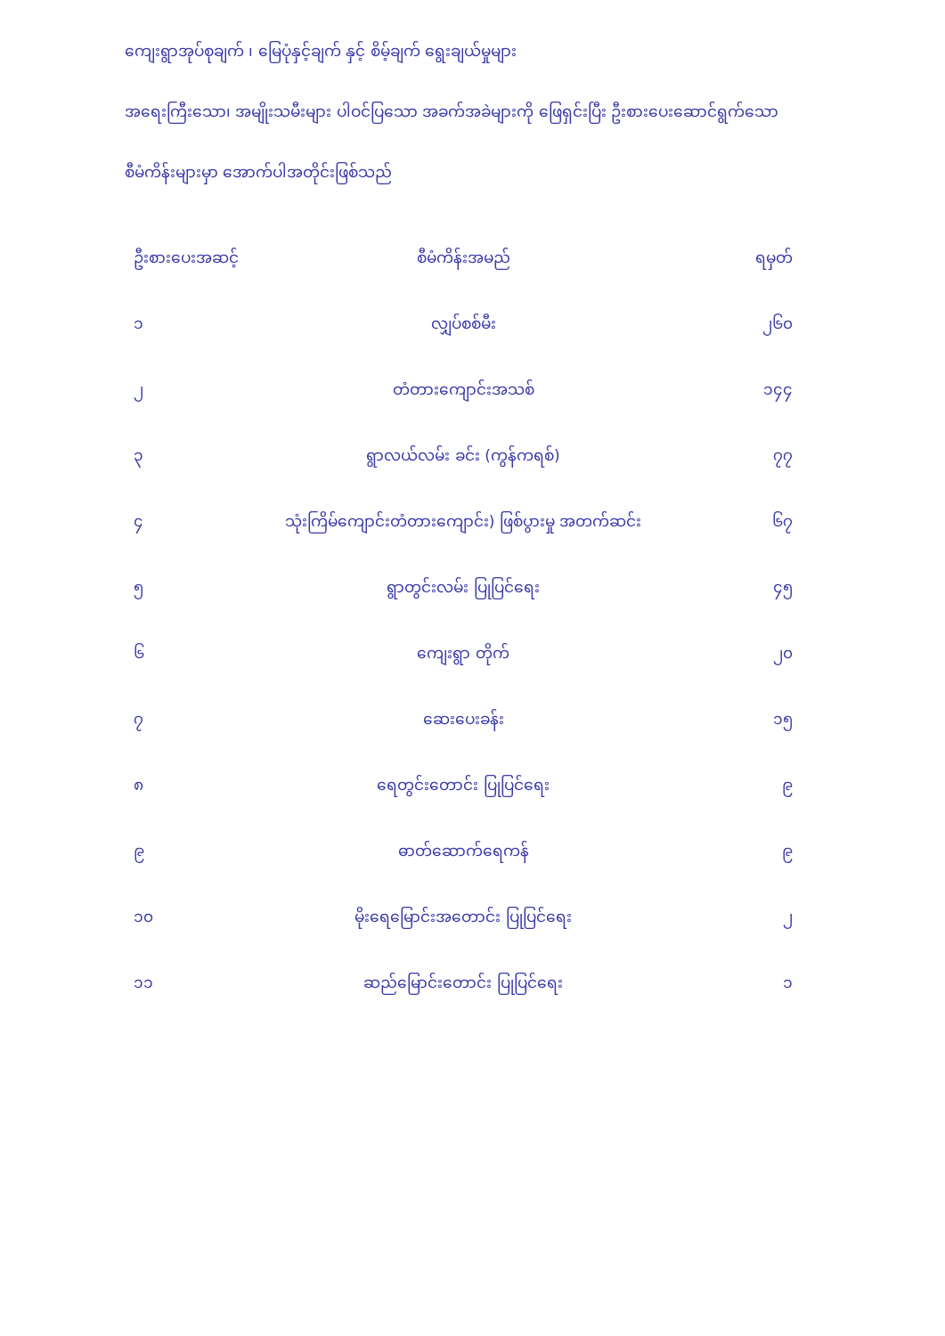ကျေးရွာအုပ်စုချက် ၊ မြေပုံနှင့်ချက် နှင့် စိမ့်ချက် ရွေးချယ်မှုများ
အရေးကြီးသော၊ အမျိုးသမီးများ ပါဝင်ပြသော အခက်အခဲများကို ဖြေရှင်းပြီး ဦးစားပေးဆောင်ရွက်သော
စီမံကိန်းများမှာ အောက်ပါအတိုင်းဖြစ်သည်
| ဦးစားပေးအဆင့် | စီမံကိန်းအမည် | ရမှတ် |
| --- | --- | --- |
| ၁ | လျှပ်စစ်မီး | ၂၆၀ |
| ၂ | တံတားကျောင်းအသစ် | ၁၄၄ |
| ၃ | ရွာလယ်လမ်း ခင်း (ကွန်ကရစ်) | ၇၇ |
| ၄ | သုံးကြိမ်ကျောင်းတံတားကျောင်း) ဖြစ်ပွားမှု အတက်ဆင်း | ၆၇ |
| ၅ | ရွာတွင်းလမ်း ပြုပြင်ရေး | ၄၅ |
| ၆ | ကျေးရွာ တိုက် | ၂၀ |
| ၇ | ဆေးပေးခန်း | ၁၅ |
| ၈ | ရေတွင်းတောင်း ပြုပြင်ရေး | ၉ |
| ၉ | ဓာတ်ဆောက်ရေကန် | ၉ |
| ၁၀ | မိုးရေမြောင်းအတောင်း ပြုပြင်ရေး | ၂ |
| ၁၁ | ဆည်မြောင်းတောင်း ပြုပြင်ရေး | ၁ |